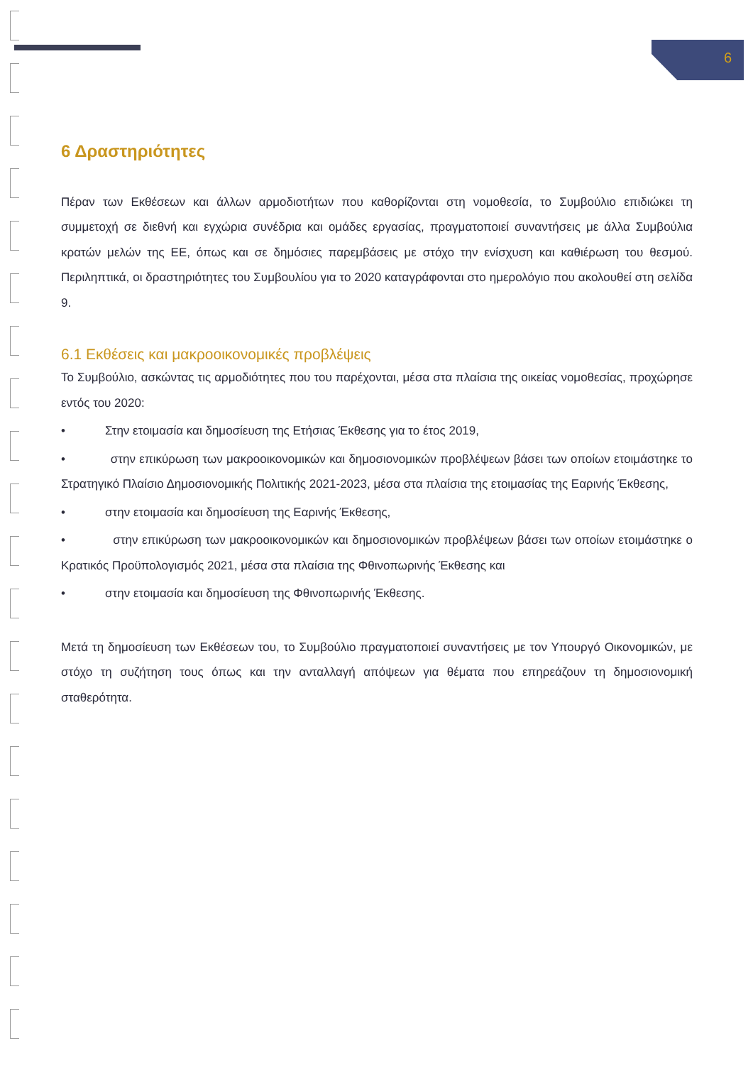6
6 Δραστηριότητες
Πέραν των Εκθέσεων και άλλων αρμοδιοτήτων που καθορίζονται στη νομοθεσία, το Συμβούλιο επιδιώκει τη συμμετοχή σε διεθνή και εγχώρια συνέδρια και ομάδες εργασίας, πραγματοποιεί συναντήσεις με άλλα Συμβούλια κρατών μελών της ΕΕ, όπως και σε δημόσιες παρεμβάσεις με στόχο την ενίσχυση και καθιέρωση του θεσμού. Περιληπτικά, οι δραστηριότητες του Συμβουλίου για το 2020 καταγράφονται στο ημερολόγιο που ακολουθεί στη σελίδα 9.
6.1 Εκθέσεις και μακροοικονομικές προβλέψεις
Το Συμβούλιο, ασκώντας τις αρμοδιότητες που του παρέχονται, μέσα στα πλαίσια της οικείας νομοθεσίας, προχώρησε εντός του 2020:
• Στην ετοιμασία και δημοσίευση της Ετήσιας Έκθεσης για το έτος 2019,
• στην επικύρωση των μακροοικονομικών και δημοσιονομικών προβλέψεων βάσει των οποίων ετοιμάστηκε το Στρατηγικό Πλαίσιο Δημοσιονομικής Πολιτικής 2021-2023, μέσα στα πλαίσια της ετοιμασίας της Εαρινής Έκθεσης,
• στην ετοιμασία και δημοσίευση της Εαρινής Έκθεσης,
• στην επικύρωση των μακροοικονομικών και δημοσιονομικών προβλέψεων βάσει των οποίων ετοιμάστηκε ο Κρατικός Προϋπολογισμός 2021, μέσα στα πλαίσια της Φθινοπωρινής Έκθεσης και
• στην ετοιμασία και δημοσίευση της Φθινοπωρινής Έκθεσης.
Μετά τη δημοσίευση των Εκθέσεων του, το Συμβούλιο πραγματοποιεί συναντήσεις με τον Υπουργό Οικονομικών, με στόχο τη συζήτηση τους όπως και την ανταλλαγή απόψεων για θέματα που επηρεάζουν τη δημοσιονομική σταθερότητα.